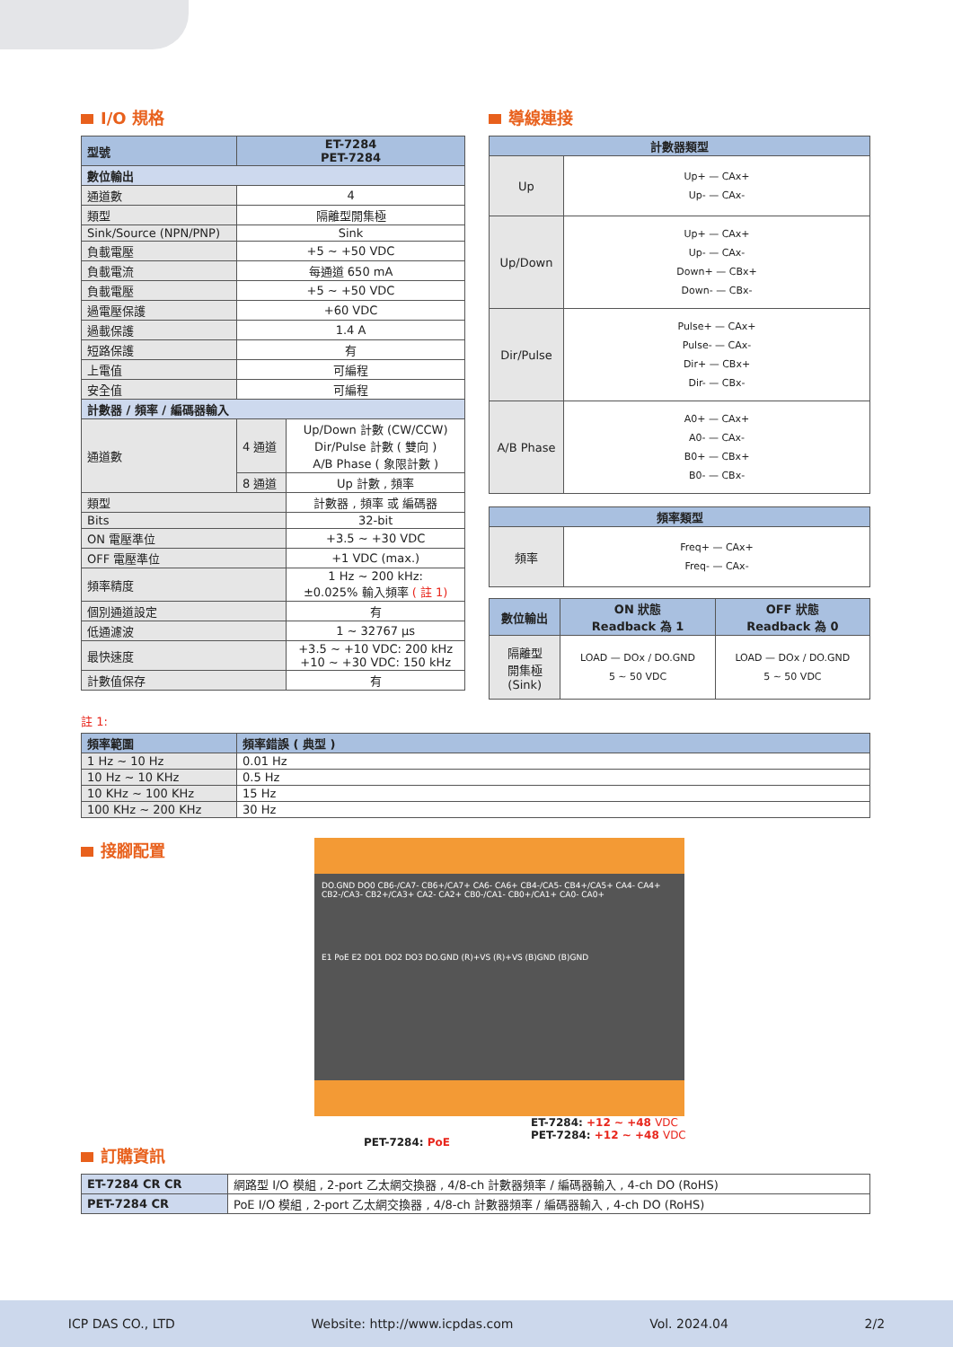I/O 規格
| 型號 | ET-7284 PET-7284 | |
| --- | --- | --- |
| 數位輸出 | | |
| 通道數 | 4 | |
| 類型 | 隔離型開集極 | |
| Sink/Source (NPN/PNP) | Sink | |
| 負載電壓 | +5 ~ +50 VDC | |
| 負載電流 | 每通道 650 mA | |
| 負載電壓 | +5 ~ +50 VDC | |
| 過電壓保護 | +60 VDC | |
| 過載保護 | 1.4 A | |
| 短路保護 | 有 | |
| 上電值 | 可編程 | |
| 安全值 | 可編程 | |
| 計數器 / 頻率 / 編碼器輸入 | | |
| 通道數 | 4 通道 | Up/Down 計數 (CW/CCW) Dir/Pulse 計數 ( 雙向 ) A/B Phase ( 象限計數 ) |
| | 8 通道 | Up 計數 , 頻率 |
| 類型 | | 計數器 , 頻率 或 編碼器 |
| Bits | | 32-bit |
| ON 電壓準位 | | +3.5 ~ +30 VDC |
| OFF 電壓準位 | | +1 VDC (max.) |
| 頻率精度 | | 1 Hz ~ 200 kHz: ±0.025% 輸入頻率 ( 註 1) |
| 個別通道設定 | | 有 |
| 低通濾波 | | 1 ~ 32767 µs |
| 最快速度 | | +3.5 ~ +10 VDC: 200 kHz +10 ~ +30 VDC: 150 kHz |
| 計數值保存 | | 有 |
導線連接
| 計數器類型 | |
| --- | --- |
| Up | Up+ — CAx+ Up- — CAx- |
| Up/Down | Up+ — CAx+ Up- — CAx- Down+ — CBx+ Down- — CBx- |
| Dir/Pulse | Pulse+ — CAx+ Pulse- — CAx- Dir+ — CBx+ Dir- — CBx- |
| A/B Phase | A0+ — CAx+ A0- — CAx- B0+ — CBx+ B0- — CBx- |
| 頻率類型 | |
| --- | --- |
| 頻率 | Freq+ — CAx+ Freq- — CAx- |
| 數位輸出 | ON 狀態 Readback 為 1 | OFF 狀態 Readback 為 0 |
| --- | --- | --- |
| 隔離型 開集極 (Sink) | LOAD — DOx / DO.GND 5 ~ 50 VDC | LOAD — DOx / DO.GND 5 ~ 50 VDC |
註 1:
| 頻率範圍 | 頻率錯誤 ( 典型 ) |
| --- | --- |
| 1 Hz ~ 10 Hz | 0.01 Hz |
| 10 Hz ~ 10 KHz | 0.5 Hz |
| 10 KHz ~ 100 KHz | 15 Hz |
| 100 KHz ~ 200 KHz | 30 Hz |
接腳配置
DO.GND DO0 CB6-/CA7- CB6+/CA7+ CA6- CA6+ CB4-/CA5- CB4+/CA5+ CA4- CA4+ CB2-/CA3- CB2+/CA3+ CA2- CA2+ CB0-/CA1- CB0+/CA1+ CA0- CA0+
E1 PoE E2 DO1 DO2 DO3 DO.GND (R)+VS (R)+VS (B)GND (B)GND
PET-7284: PoE
ET-7284: +12 ~ +48 VDC
PET-7284: +12 ~ +48 VDC
訂購資訊
| ET-7284 CR CR | 網路型 I/O 模組 , 2-port 乙太網交換器 , 4/8-ch 計數器頻率 / 編碼器輸入 , 4-ch DO (RoHS) |
| PET-7284 CR | PoE I/O 模組 , 2-port 乙太網交換器 , 4/8-ch 計數器頻率 / 編碼器輸入 , 4-ch DO (RoHS) |
ICP DAS CO., LTD Website: http://www.icpdas.com Vol. 2024.04 2/2